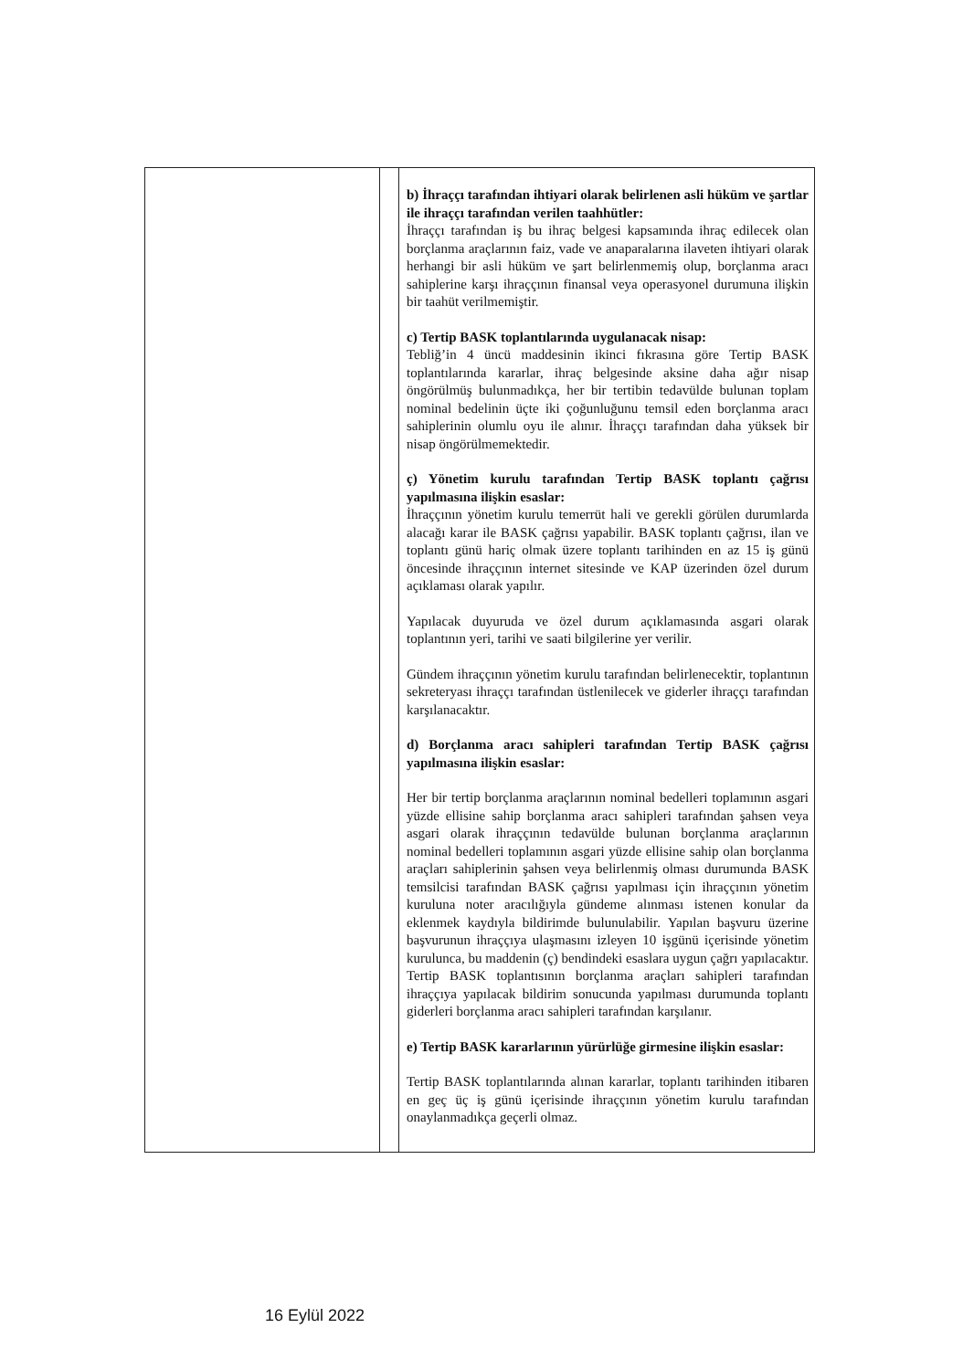| | | b) İhraççı tarafından ihtiyari olarak belirlenen asli hüküm ve şartlar ile ihraççı tarafından verilen taahhütler: İhraççı tarafından iş bu ihraç belgesi kapsamında ihraç edilecek olan borçlanma araçlarının faiz, vade ve anaparalarına ilaveten ihtiyari olarak herhangi bir asli hüküm ve şart belirlenmemiş olup, borçlanma aracı sahiplerine karşı ihraççının finansal veya operasyonel durumuna ilişkin bir taahüt verilmemiştir. c) Tertip BASK toplantılarında uygulanacak nisap: Tebliğ’in 4 üncü maddesinin ikinci fıkrasına göre Tertip BASK toplantılarında kararlar, ihraç belgesinde aksine daha ağır nisap öngörülmüş bulunmadıkça, her bir tertibin tedavülde bulunan toplam nominal bedelinin üçte iki çoğunluğunu temsil eden borçlanma aracı sahiplerinin olumlu oyu ile alınır. İhraççı tarafından daha yüksek bir nisap öngörülmemektedir. ç) Yönetim kurulu tarafından Tertip BASK toplantı çağrısı yapılmasına ilişkin esaslar: İhraççının yönetim kurulu temerrüt hali ve gerekli görülen durumlarda alacağı karar ile BASK çağrısı yapabilir. BASK toplantı çağrısı, ilan ve toplantı günü hariç olmak üzere toplantı tarihinden en az 15 iş günü öncesinde ihraççının internet sitesinde ve KAP üzerinden özel durum açıklaması olarak yapılır. Yapılacak duyuruda ve özel durum açıklamasında asgari olarak toplantının yeri, tarihi ve saati bilgilerine yer verilir. Gündem ihraççının yönetim kurulu tarafından belirlenecektir, toplantının sekreteryası ihraççı tarafından üstlenilecek ve giderler ihraççı tarafından karşılanacaktır. d) Borçlanma aracı sahipleri tarafından Tertip BASK çağrısı yapılmasına ilişkin esaslar: Her bir tertip borçlanma araçlarının nominal bedelleri toplamının asgari yüzde ellisine sahip borçlanma aracı sahipleri tarafından şahsen veya asgari olarak ihraççının tedavülde bulunan borçlanma araçlarının nominal bedelleri toplamının asgari yüzde ellisine sahip olan borçlanma araçları sahiplerinin şahsen veya belirlenmiş olması durumunda BASK temsilcisi tarafından BASK çağrısı yapılması için ihraççının yönetim kuruluna noter aracılığıyla gündeme alınması istenen konular da eklenmek kaydıyla bildirimde bulunulabilir. Yapılan başvuru üzerine başvurunun ihraççıya ulaşmasını izleyen 10 işgünü içerisinde yönetim kurulunca, bu maddenin (ç) bendindeki esaslara uygun çağrı yapılacaktır. Tertip BASK toplantısının borçlanma araçları sahipleri tarafından ihraççıya yapılacak bildirim sonucunda yapılması durumunda toplantı giderleri borçlanma aracı sahipleri tarafından karşılanır. e) Tertip BASK kararlarının yürürlüğe girmesine ilişkin esaslar: Tertip BASK toplantılarında alınan kararlar, toplantı tarihinden itibaren en geç üç iş günü içerisinde ihraççının yönetim kurulu tarafından onaylanmadıkça geçerli olmaz. |
16 Eylül 2022